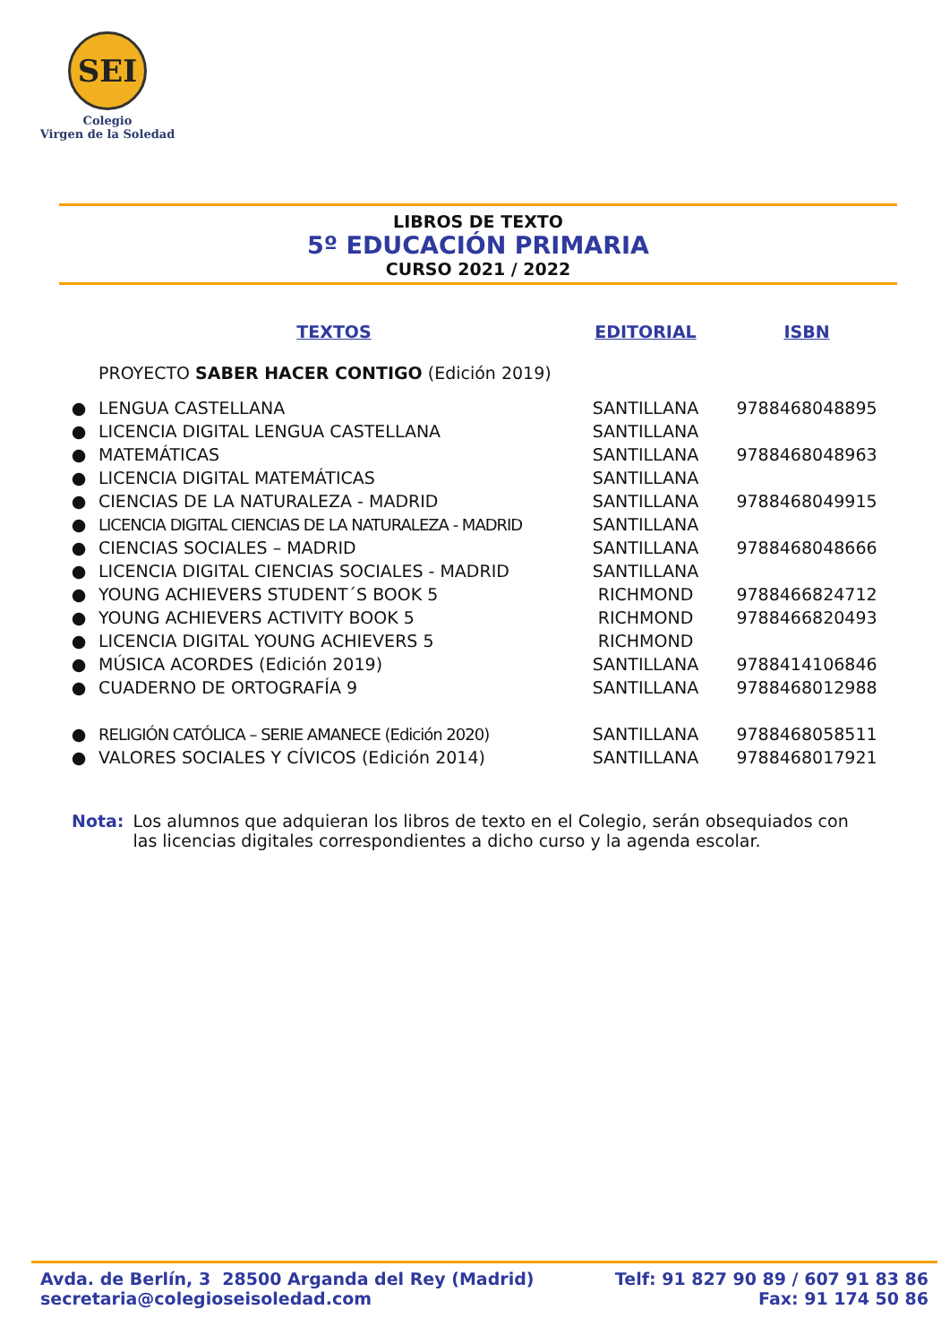SEI
Colegio
Virgen de la Soledad
LIBROS DE TEXTO
5º EDUCACIÓN PRIMARIA
CURSO 2021 / 2022
| | TEXTOS | EDITORIAL | ISBN |
| --- | --- | --- | --- |
| | PROYECTO SABER HACER CONTIGO (Edición 2019) | | |
| ● | LENGUA CASTELLANA | SANTILLANA | 9788468048895 |
| ● | LICENCIA DIGITAL LENGUA CASTELLANA | SANTILLANA | |
| ● | MATEMÁTICAS | SANTILLANA | 9788468048963 |
| ● | LICENCIA DIGITAL MATEMÁTICAS | SANTILLANA | |
| ● | CIENCIAS DE LA NATURALEZA - MADRID | SANTILLANA | 9788468049915 |
| ● | LICENCIA DIGITAL CIENCIAS DE LA NATURALEZA - MADRID | SANTILLANA | |
| ● | CIENCIAS SOCIALES – MADRID | SANTILLANA | 9788468048666 |
| ● | LICENCIA DIGITAL CIENCIAS SOCIALES - MADRID | SANTILLANA | |
| ● | YOUNG ACHIEVERS STUDENT´S BOOK 5 | RICHMOND | 9788466824712 |
| ● | YOUNG ACHIEVERS ACTIVITY BOOK 5 | RICHMOND | 9788466820493 |
| ● | LICENCIA DIGITAL YOUNG ACHIEVERS 5 | RICHMOND | |
| ● | MÚSICA ACORDES (Edición 2019) | SANTILLANA | 9788414106846 |
| ● | CUADERNO DE ORTOGRAFÍA 9 | SANTILLANA | 9788468012988 |
| ● | RELIGIÓN CATÓLICA – SERIE AMANECE (Edición 2020) | SANTILLANA | 9788468058511 |
| ● | VALORES SOCIALES Y CÍVICOS (Edición 2014) | SANTILLANA | 9788468017921 |
Nota: Los alumnos que adquieran los libros de texto en el Colegio, serán obsequiados con las licencias digitales correspondientes a dicho curso y la agenda escolar.
Avda. de Berlín, 3 28500 Arganda del Rey (Madrid)
secretaria@colegioseisoledad.com
Telf: 91 827 90 89 / 607 91 83 86
Fax: 91 174 50 86